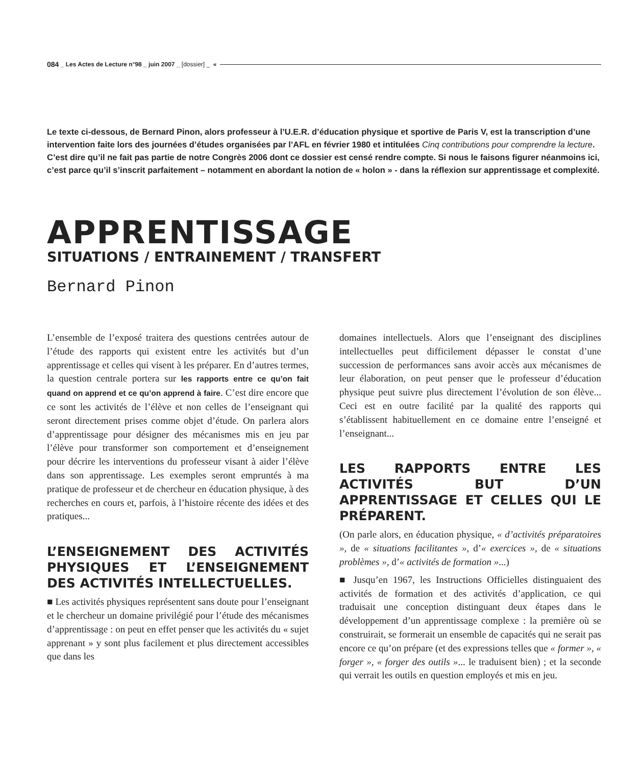084 _ Les Actes de Lecture n°98 _ juin 2007 _ [dossier] _ «
Le texte ci-dessous, de Bernard Pinon, alors professeur à l’U.E.R. d’éducation physique et sportive de Paris V, est la transcription d’une intervention faite lors des journées d’études organisées par l’AFL en février 1980 et intitulées Cinq contributions pour comprendre la lecture. C’est dire qu’il ne fait pas partie de notre Congrès 2006 dont ce dossier est censé rendre compte. Si nous le faisons figurer néanmoins ici, c’est parce qu’il s’inscrit parfaitement – notamment en abordant la notion de « holon » - dans la réflexion sur apprentissage et complexité.
APPRENTISSAGE
SITUATIONS / ENTRAINEMENT / TRANSFERT
Bernard Pinon
L’ensemble de l’exposé traitera des questions centrées autour de l’étude des rapports qui existent entre les activités but d’un apprentissage et celles qui visent à les préparer. En d’autres termes, la question centrale portera sur les rapports entre ce qu’on fait quand on apprend et ce qu’on apprend à faire. C’est dire encore que ce sont les activités de l’élève et non celles de l’enseignant qui seront directement prises comme objet d’étude. On parlera alors d’apprentissage pour désigner des mécanismes mis en jeu par l’élève pour transformer son comportement et d’enseignement pour décrire les interventions du professeur visant à aider l’élève dans son apprentissage. Les exemples seront empruntés à ma pratique de professeur et de chercheur en éducation physique, à des recherches en cours et, parfois, à l’histoire récente des idées et des pratiques...
L’ENSEIGNEMENT DES ACTIVITÉS PHYSIQUES ET L’ENSEIGNEMENT DES ACTIVITÉS INTELLECTUELLES.
■ Les activités physiques représentent sans doute pour l’enseignant et le chercheur un domaine privilégié pour l’étude des mécanismes d’apprentissage : on peut en effet penser que les activités du « sujet apprenant » y sont plus facilement et plus directement accessibles que dans les
domaines intellectuels. Alors que l’enseignant des disciplines intellectuelles peut difficilement dépasser le constat d’une succession de performances sans avoir accès aux mécanismes de leur élaboration, on peut penser que le professeur d’éducation physique peut suivre plus directement l’évolution de son élève... Ceci est en outre facilité par la qualité des rapports qui s’établissent habituellement en ce domaine entre l’enseigné et l’enseignant...
LES RAPPORTS ENTRE LES ACTIVITÉS BUT D’UN APPRENTISSAGE ET CELLES QUI LE PRÉPARENT.
(On parle alors, en éducation physique, « d’activités préparatoires », de « situations facilitantes », d’« exercices », de « situations problèmes », d’« activités de formation »...)
■ Jusqu’en 1967, les Instructions Officielles distinguaient des activités de formation et des activités d’application, ce qui traduisait une conception distinguant deux étapes dans le développement d’un apprentissage complexe : la première où se construirait, se formerait un ensemble de capacités qui ne serait pas encore ce qu’on prépare (et des expressions telles que « former », « forger », « forger des outils »... le traduisent bien) ; et la seconde qui verrait les outils en question employés et mis en jeu.